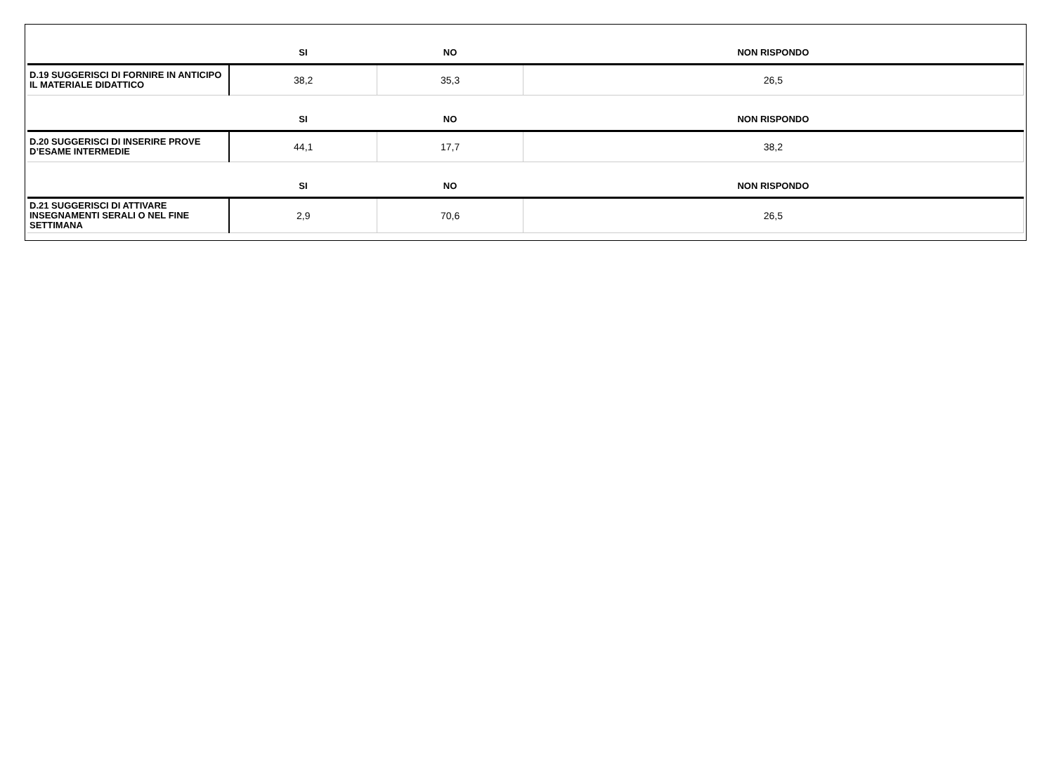| | SI | NO | NON RISPONDO |
| --- | --- | --- | --- |
| D.19 SUGGERISCI DI FORNIRE IN ANTICIPO IL MATERIALE DIDATTICO | 38,2 | 35,3 | 26,5 |
| | SI | NO | NON RISPONDO |
| D.20 SUGGERISCI DI INSERIRE PROVE D’ESAME INTERMEDIE | 44,1 | 17,7 | 38,2 |
| | SI | NO | NON RISPONDO |
| D.21 SUGGERISCI DI ATTIVARE INSEGNAMENTI SERALI O NEL FINE SETTIMANA | 2,9 | 70,6 | 26,5 |